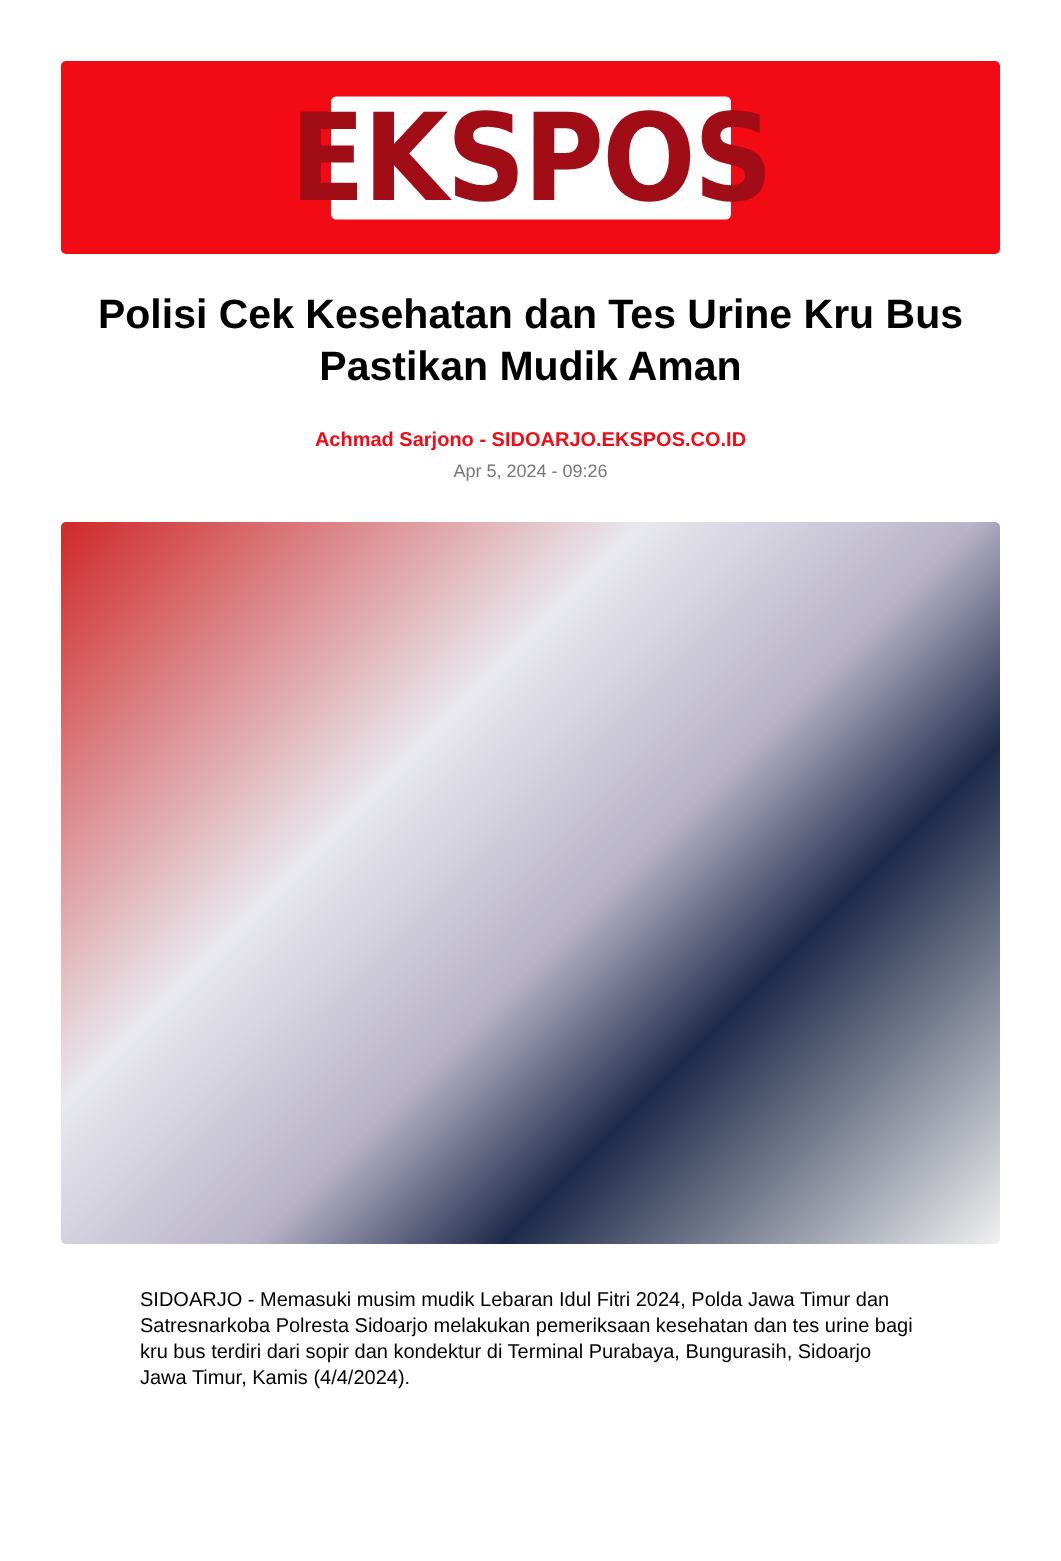EKSPOS
Polisi Cek Kesehatan dan Tes Urine Kru Bus Pastikan Mudik Aman
Achmad Sarjono - SIDOARJO.EKSPOS.CO.ID
Apr 5, 2024 - 09:26
SIDOARJO - Memasuki musim mudik Lebaran Idul Fitri 2024, Polda Jawa Timur dan Satresnarkoba Polresta Sidoarjo melakukan pemeriksaan kesehatan dan tes urine bagi kru bus terdiri dari sopir dan kondektur di Terminal Purabaya, Bungurasih, Sidoarjo Jawa Timur, Kamis (4/4/2024).